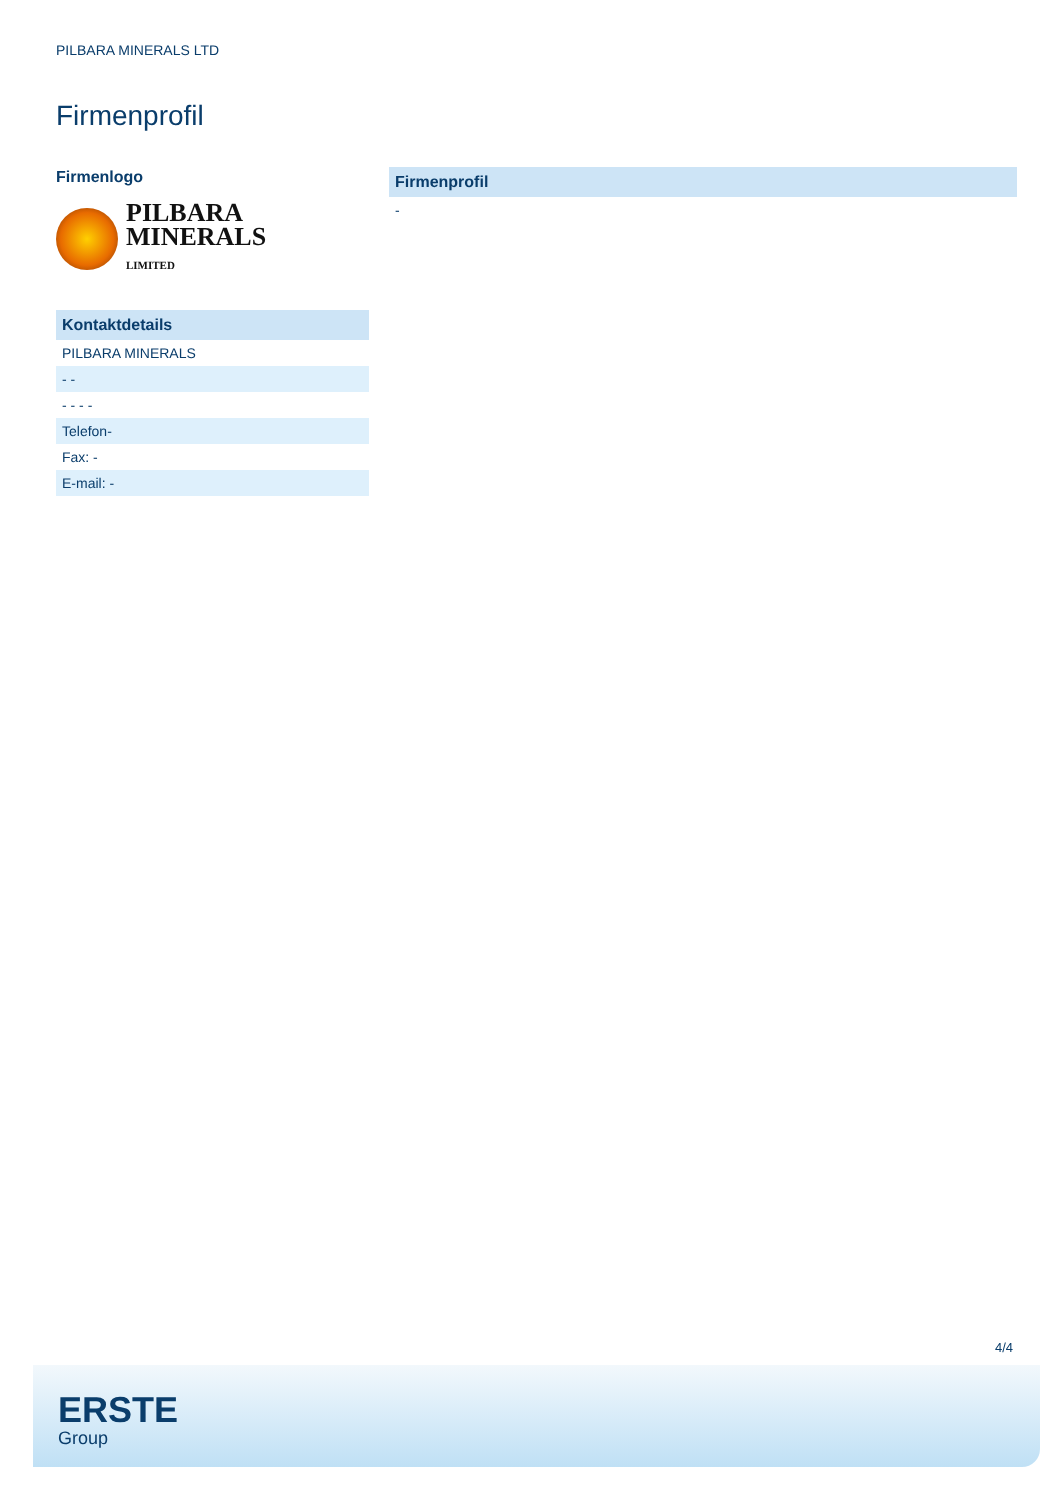PILBARA MINERALS LTD
Firmenprofil
Firmenlogo
PILBARA
MINERALS
LIMITED
| Kontaktdetails |
| --- |
| PILBARA MINERALS |
| - - |
| - - - - |
| Telefon- |
| Fax: - |
| E-mail: - |
| Firmenprofil |
| --- |
| - |
4/4
ERSTE
Group